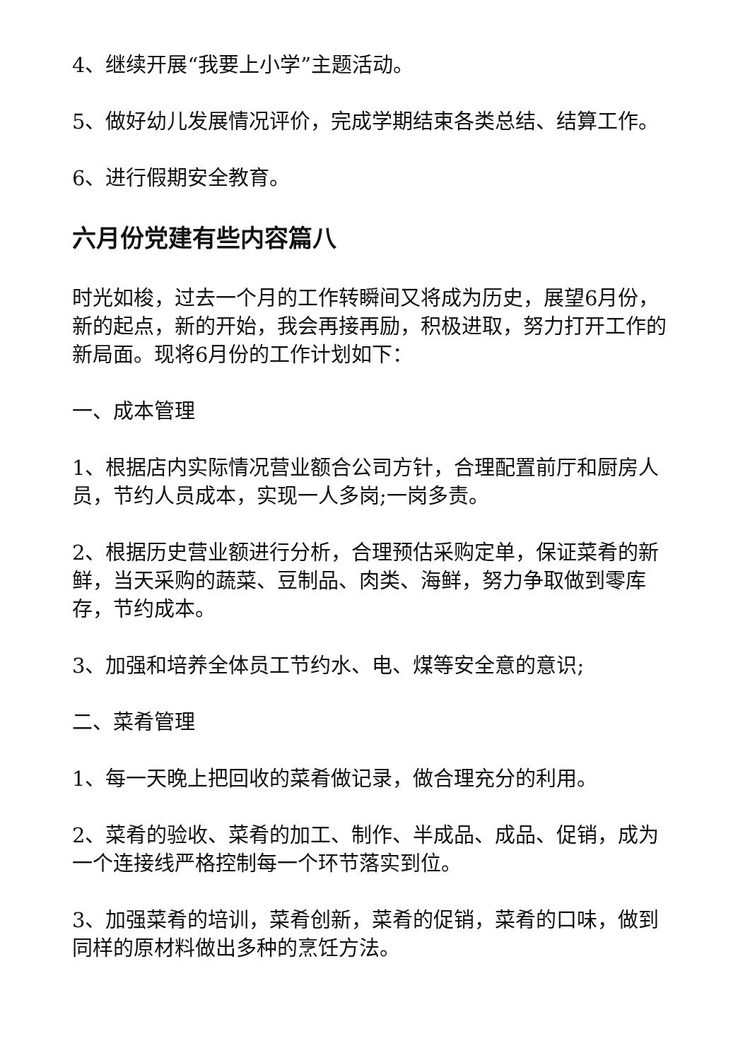4、继续开展“我要上小学”主题活动。
5、做好幼儿发展情况评价，完成学期结束各类总结、结算工作。
6、进行假期安全教育。
六月份党建有些内容篇八
时光如梭，过去一个月的工作转瞬间又将成为历史，展望6月份，新的起点，新的开始，我会再接再励，积极进取，努力打开工作的新局面。现将6月份的工作计划如下：
一、成本管理
1、根据店内实际情况营业额合公司方针，合理配置前厅和厨房人员，节约人员成本，实现一人多岗;一岗多责。
2、根据历史营业额进行分析，合理预估采购定单，保证菜肴的新鲜，当天采购的蔬菜、豆制品、肉类、海鲜，努力争取做到零库存，节约成本。
3、加强和培养全体员工节约水、电、煤等安全意的意识;
二、菜肴管理
1、每一天晚上把回收的菜肴做记录，做合理充分的利用。
2、菜肴的验收、菜肴的加工、制作、半成品、成品、促销，成为一个连接线严格控制每一个环节落实到位。
3、加强菜肴的培训，菜肴创新，菜肴的促销，菜肴的口味，做到同样的原材料做出多种的烹饪方法。